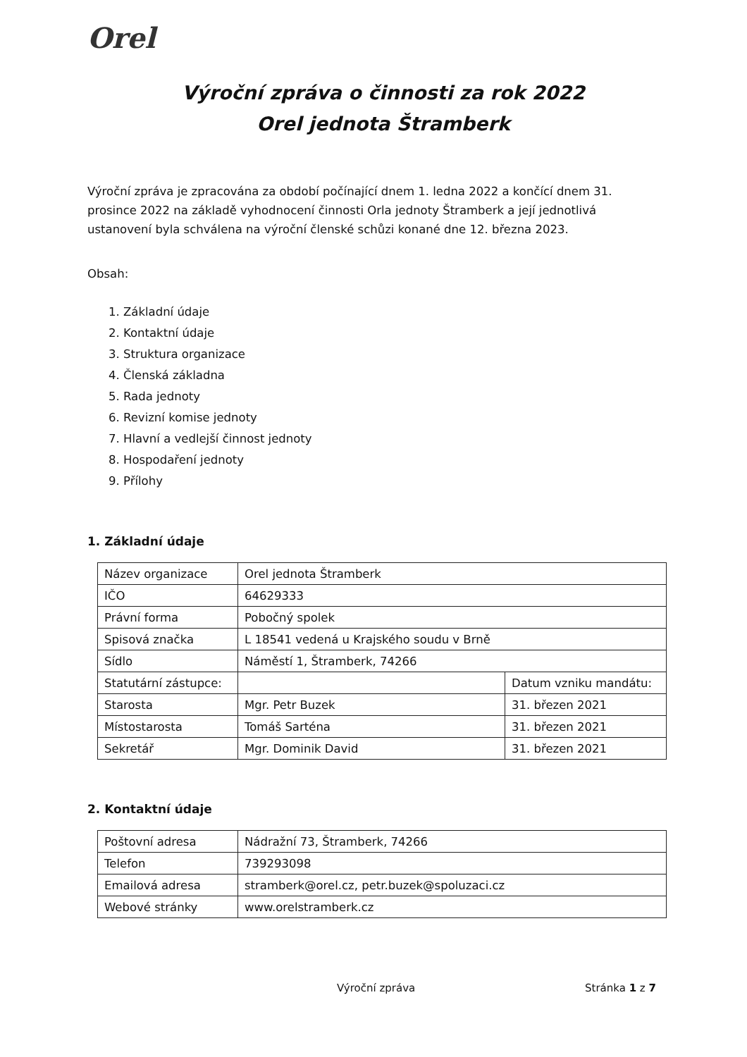Orel
Výroční zpráva o činnosti za rok 2022
Orel jednota Štramberk
Výroční zpráva je zpracována za období počínající dnem 1. ledna 2022 a končící dnem 31. prosince 2022 na základě vyhodnocení činnosti Orla jednoty Štramberk a její jednotlivá ustanovení byla schválena na výroční členské schůzi konané dne 12. března 2023.
Obsah:
1. Základní údaje
2. Kontaktní údaje
3. Struktura organizace
4. Členská základna
5. Rada jednoty
6. Revizní komise jednoty
7. Hlavní a vedlejší činnost jednoty
8. Hospodaření jednoty
9. Přílohy
1. Základní údaje
| Název organizace | Orel jednota Štramberk | |
| IČO | 64629333 | |
| Právní forma | Pobočný spolek | |
| Spisová značka | L 18541 vedená u Krajského soudu v Brně | |
| Sídlo | Náměstí 1, Štramberk, 74266 | |
| Statutární zástupce: | | Datum vzniku mandátu: |
| Starosta | Mgr. Petr Buzek | 31. březen 2021 |
| Místostarosta | Tomáš Sarténa | 31. březen 2021 |
| Sekretář | Mgr. Dominik David | 31. březen 2021 |
2. Kontaktní údaje
| Poštovní adresa | Nádražní 73, Štramberk, 74266 |
| Telefon | 739293098 |
| Emailová adresa | stramberk@orel.cz, petr.buzek@spoluzaci.cz |
| Webové stránky | www.orelstramberk.cz |
Výroční zpráva Stránka 1 z 7